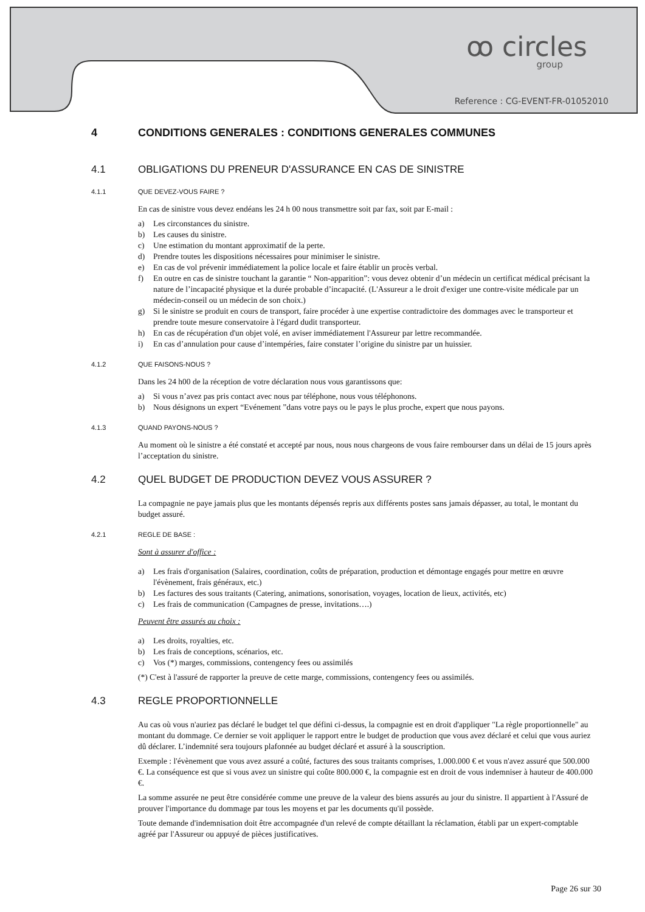ꝏ circles
group
Reference : CG-EVENT-FR-01052010
4 CONDITIONS GENERALES : CONDITIONS GENERALES COMMUNES
4.1 OBLIGATIONS DU PRENEUR D'ASSURANCE EN CAS DE SINISTRE
4.1.1 QUE DEVEZ-VOUS FAIRE ?
En cas de sinistre vous devez endéans les 24 h 00 nous transmettre soit par fax, soit par E-mail :
a) Les circonstances du sinistre.
b) Les causes du sinistre.
c) Une estimation du montant approximatif de la perte.
d) Prendre toutes les dispositions nécessaires pour minimiser le sinistre.
e) En cas de vol prévenir immédiatement la police locale et faire établir un procès verbal.
f) En outre en cas de sinistre touchant la garantie “ Non-apparition”: vous devez obtenir d’un médecin un certificat médical précisant la nature de l’incapacité physique et la durée probable d’incapacité. (L'Assureur a le droit d'exiger une contre-visite médicale par un médecin-conseil ou un médecin de son choix.)
g) Si le sinistre se produit en cours de transport, faire procéder à une expertise contradictoire des dommages avec le transporteur et prendre toute mesure conservatoire à l'égard dudit transporteur.
h) En cas de récupération d'un objet volé, en aviser immédiatement l'Assureur par lettre recommandée.
i) En cas d’annulation pour cause d’intempéries, faire constater l’origine du sinistre par un huissier.
4.1.2 QUE FAISONS-NOUS ?
Dans les 24 h00 de la réception de votre déclaration nous vous garantissons que:
a) Si vous n’avez pas pris contact avec nous par téléphone, nous vous téléphonons.
b) Nous désignons un expert “Evénement ”dans votre pays ou le pays le plus proche, expert que nous payons.
4.1.3 QUAND PAYONS-NOUS ?
Au moment où le sinistre a été constaté et accepté par nous, nous nous chargeons de vous faire rembourser dans un délai de 15 jours après l’acceptation du sinistre.
4.2 QUEL BUDGET DE PRODUCTION DEVEZ VOUS ASSURER ?
La compagnie ne paye jamais plus que les montants dépensés repris aux différents postes sans jamais dépasser, au total, le montant du budget assuré.
4.2.1 REGLE DE BASE :
Sont à assurer d'office :
a) Les frais d'organisation (Salaires, coordination, coûts de préparation, production et démontage engagés pour mettre en œuvre l'évènement, frais généraux, etc.)
b) Les factures des sous traitants (Catering, animations, sonorisation, voyages, location de lieux, activités, etc)
c) Les frais de communication (Campagnes de presse, invitations….)
Peuvent être assurés au choix :
a) Les droits, royalties, etc.
b) Les frais de conceptions, scénarios, etc.
c) Vos (*) marges, commissions, contengency fees ou assimilés
(*) C'est à l'assuré de rapporter la preuve de cette marge, commissions, contengency fees ou assimilés.
4.3 REGLE PROPORTIONNELLE
Au cas où vous n'auriez pas déclaré le budget tel que défini ci-dessus, la compagnie est en droit d'appliquer "La règle proportionnelle" au montant du dommage. Ce dernier se voit appliquer le rapport entre le budget de production que vous avez déclaré et celui que vous auriez dû déclarer. L’indemnité sera toujours plafonnée au budget déclaré et assuré à la souscription.
Exemple : l'évènement que vous avez assuré a coûté, factures des sous traitants comprises, 1.000.000 € et vous n'avez assuré que 500.000 €. La conséquence est que si vous avez un sinistre qui coûte 800.000 €, la compagnie est en droit de vous indemniser à hauteur de 400.000 €.
La somme assurée ne peut être considérée comme une preuve de la valeur des biens assurés au jour du sinistre. Il appartient à l'Assuré de prouver l'importance du dommage par tous les moyens et par les documents qu'il possède.
Toute demande d'indemnisation doit être accompagnée d'un relevé de compte détaillant la réclamation, établi par un expert-comptable agréé par l'Assureur ou appuyé de pièces justificatives.
Page 26 sur 30